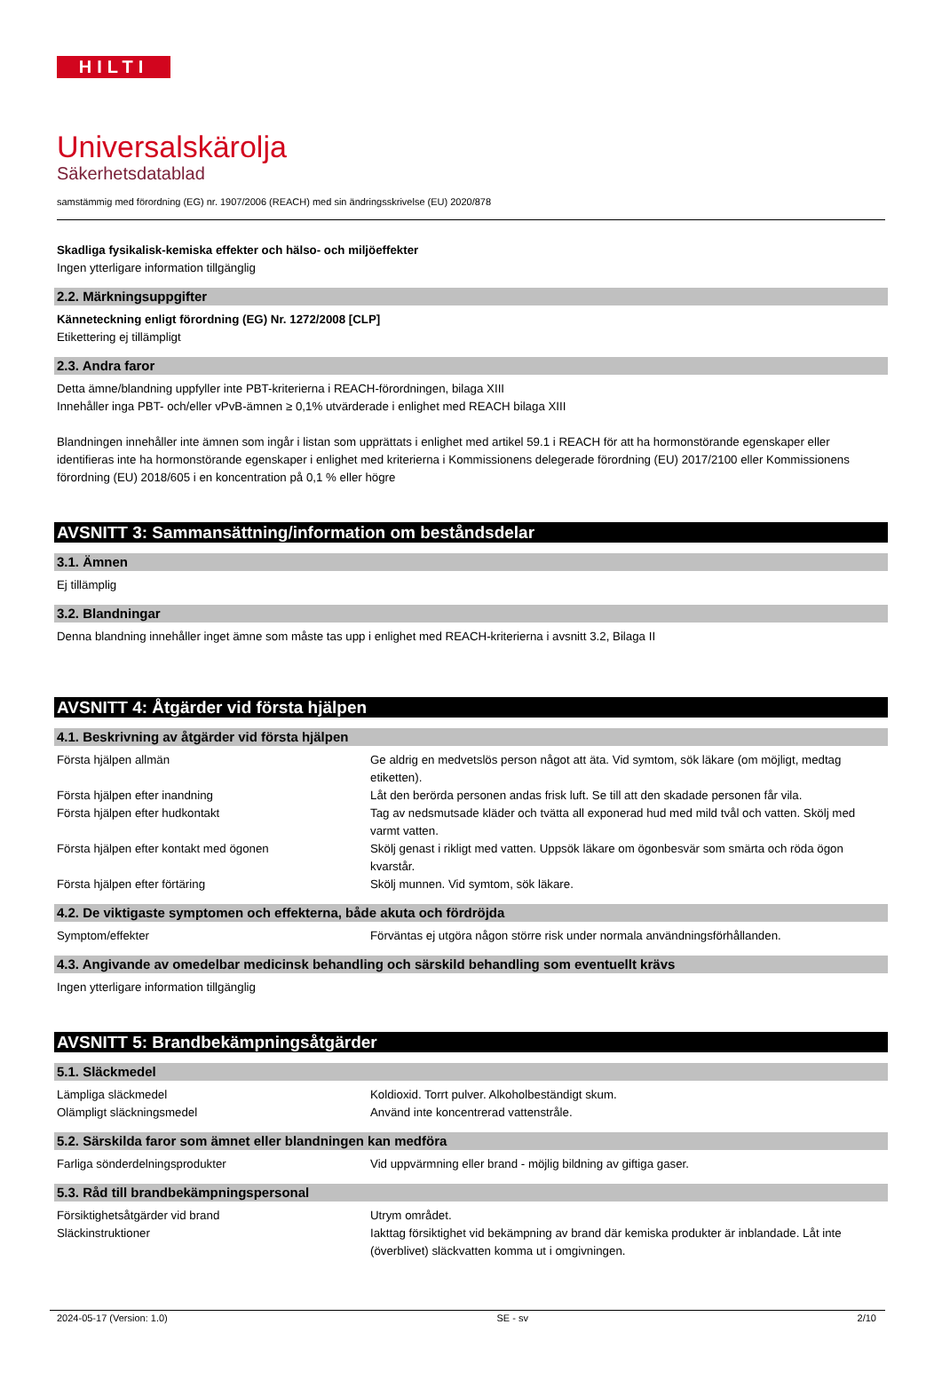HILTI
Universalskärolja
Säkerhetsdatablad
samstämmig med förordning (EG) nr. 1907/2006 (REACH) med sin ändringsskrivelse (EU) 2020/878
Skadliga fysikalisk-kemiska effekter och hälso- och miljöeffekter
Ingen ytterligare information tillgänglig
2.2. Märkningsuppgifter
Känneteckning enligt förordning (EG) Nr. 1272/2008 [CLP]
Etikettering ej tillämpligt
2.3. Andra faror
Detta ämne/blandning uppfyller inte PBT-kriterierna i REACH-förordningen, bilaga XIII
Innehåller inga PBT- och/eller vPvB-ämnen ≥ 0,1% utvärderade i enlighet med REACH bilaga XIII
Blandningen innehåller inte ämnen som ingår i listan som upprättats i enlighet med artikel 59.1 i REACH för att ha hormonstörande egenskaper eller identifieras inte ha hormonstörande egenskaper i enlighet med kriterierna i Kommissionens delegerade förordning (EU) 2017/2100 eller Kommissionens förordning (EU) 2018/605 i en koncentration på 0,1 % eller högre
AVSNITT 3: Sammansättning/information om beståndsdelar
3.1. Ämnen
Ej tillämplig
3.2. Blandningar
Denna blandning innehåller inget ämne som måste tas upp i enlighet med REACH-kriterierna i avsnitt 3.2, Bilaga II
AVSNITT 4: Åtgärder vid första hjälpen
4.1. Beskrivning av åtgärder vid första hjälpen
| Första hjälpen allmän | Ge aldrig en medvetslös person något att äta. Vid symtom, sök läkare (om möjligt, medtag etiketten). |
| Första hjälpen efter inandning | Låt den berörda personen andas frisk luft. Se till att den skadade personen får vila. |
| Första hjälpen efter hudkontakt | Tag av nedsmutsade kläder och tvätta all exponerad hud med mild tvål och vatten. Skölj med varmt vatten. |
| Första hjälpen efter kontakt med ögonen | Skölj genast i rikligt med vatten. Uppsök läkare om ögonbesvär som smärta och röda ögon kvarstår. |
| Första hjälpen efter förtäring | Skölj munnen. Vid symtom, sök läkare. |
4.2. De viktigaste symptomen och effekterna, både akuta och fördröjda
| Symptom/effekter | Förväntas ej utgöra någon större risk under normala användningsförhållanden. |
4.3. Angivande av omedelbar medicinsk behandling och särskild behandling som eventuellt krävs
Ingen ytterligare information tillgänglig
AVSNITT 5: Brandbekämpningsåtgärder
5.1. Släckmedel
| Lämpliga släckmedel | Koldioxid. Torrt pulver. Alkoholbeständigt skum. |
| Olämpligt släckningsmedel | Använd inte koncentrerad vattenstråle. |
5.2. Särskilda faror som ämnet eller blandningen kan medföra
| Farliga sönderdelningsprodukter | Vid uppvärmning eller brand - möjlig bildning av giftiga gaser. |
5.3. Råd till brandbekämpningspersonal
| Försiktighetsåtgärder vid brand | Utrym området. |
| Släckinstruktioner | Iakttag försiktighet vid bekämpning av brand där kemiska produkter är inblandade. Låt inte (överblivet) släckvatten komma ut i omgivningen. |
2024-05-17 (Version: 1.0) SE - sv 2/10